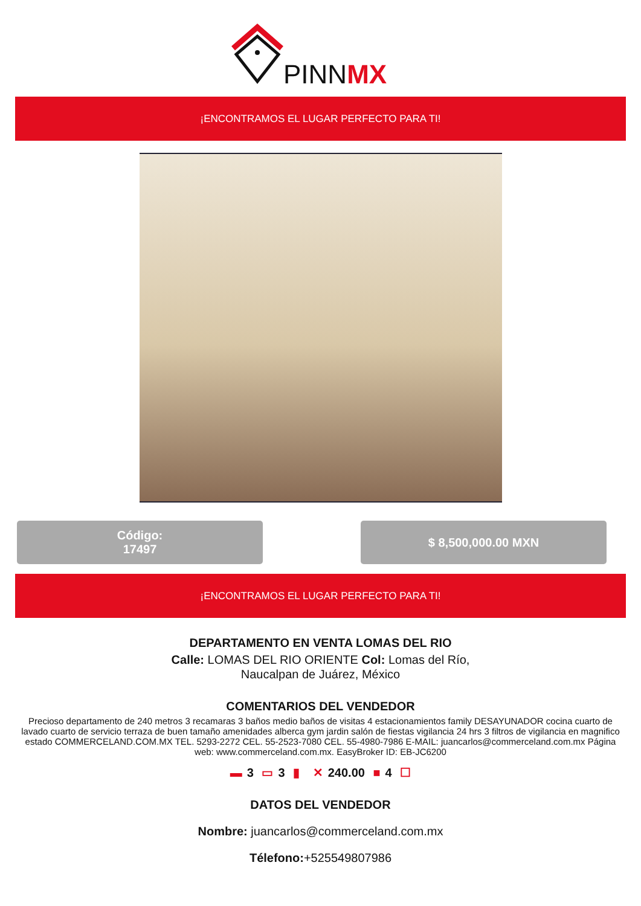PINNMX
¡ENCONTRAMOS EL LUGAR PERFECTO PARA TI!
Código:
17497
$ 8,500,000.00 MXN
¡ENCONTRAMOS EL LUGAR PERFECTO PARA TI!
DEPARTAMENTO EN VENTA LOMAS DEL RIO
Calle: LOMAS DEL RIO ORIENTE Col: Lomas del Río,
Naucalpan de Juárez, México
COMENTARIOS DEL VENDEDOR
Precioso departamento de 240 metros 3 recamaras 3 baños medio baños de visitas 4 estacionamientos family DESAYUNADOR cocina cuarto de lavado cuarto de servicio terraza de buen tamaño amenidades alberca gym jardin salón de fiestas vigilancia 24 hrs 3 filtros de vigilancia en magnifico estado COMMERCELAND.COM.MX TEL. 5293-2272 CEL. 55-2523-7080 CEL. 55-4980-7986 E-MAIL: juancarlos@commerceland.com.mx Página web: www.commerceland.com.mx. EasyBroker ID: EB-JC6200
▬ 3 ▭ 3 ▮ ✕ 240.00 ■ 4 ☐
DATOS DEL VENDEDOR
Nombre: juancarlos@commerceland.com.mx
Télefono:+525549807986